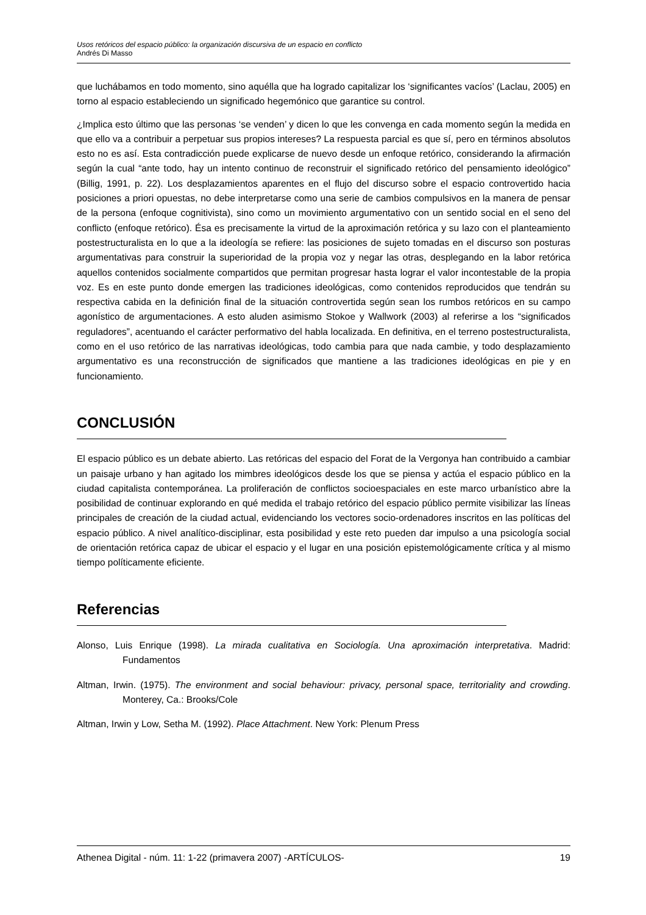Usos retóricos del espacio público: la organización discursiva de un espacio en conflicto
Andrés Di Masso
que luchábamos en todo momento, sino aquélla que ha logrado capitalizar los ‘significantes vacíos’ (Laclau, 2005) en torno al espacio estableciendo un significado hegemónico que garantice su control.
¿Implica esto último que las personas ‘se venden’ y dicen lo que les convenga en cada momento según la medida en que ello va a contribuir a perpetuar sus propios intereses? La respuesta parcial es que sí, pero en términos absolutos esto no es así. Esta contradicción puede explicarse de nuevo desde un enfoque retórico, considerando la afirmación según la cual “ante todo, hay un intento continuo de reconstruir el significado retórico del pensamiento ideológico” (Billig, 1991, p. 22). Los desplazamientos aparentes en el flujo del discurso sobre el espacio controvertido hacia posiciones a priori opuestas, no debe interpretarse como una serie de cambios compulsivos en la manera de pensar de la persona (enfoque cognitivista), sino como un movimiento argumentativo con un sentido social en el seno del conflicto (enfoque retórico). Ésa es precisamente la virtud de la aproximación retórica y su lazo con el planteamiento postestructuralista en lo que a la ideología se refiere: las posiciones de sujeto tomadas en el discurso son posturas argumentativas para construir la superioridad de la propia voz y negar las otras, desplegando en la labor retórica aquellos contenidos socialmente compartidos que permitan progresar hasta lograr el valor incontestable de la propia voz. Es en este punto donde emergen las tradiciones ideológicas, como contenidos reproducidos que tendrán su respectiva cabida en la definición final de la situación controvertida según sean los rumbos retóricos en su campo agonístico de argumentaciones. A esto aluden asimismo Stokoe y Wallwork (2003) al referirse a los “significados reguladores”, acentuando el carácter performativo del habla localizada. En definitiva, en el terreno postestructuralista, como en el uso retórico de las narrativas ideológicas, todo cambia para que nada cambie, y todo desplazamiento argumentativo es una reconstrucción de significados que mantiene a las tradiciones ideológicas en pie y en funcionamiento.
CONCLUSIÓN
El espacio público es un debate abierto. Las retóricas del espacio del Forat de la Vergonya han contribuido a cambiar un paisaje urbano y han agitado los mimbres ideológicos desde los que se piensa y actúa el espacio público en la ciudad capitalista contemporánea. La proliferación de conflictos socioespaciales en este marco urbanístico abre la posibilidad de continuar explorando en qué medida el trabajo retórico del espacio público permite visibilizar las líneas principales de creación de la ciudad actual, evidenciando los vectores socio-ordenadores inscritos en las políticas del espacio público. A nivel analítico-disciplinar, esta posibilidad y este reto pueden dar impulso a una psicología social de orientación retórica capaz de ubicar el espacio y el lugar en una posición epistemológicamente crítica y al mismo tiempo políticamente eficiente.
Referencias
Alonso, Luis Enrique (1998). La mirada cualitativa en Sociología. Una aproximación interpretativa. Madrid: Fundamentos
Altman, Irwin. (1975). The environment and social behaviour: privacy, personal space, territoriality and crowding. Monterey, Ca.: Brooks/Cole
Altman, Irwin y Low, Setha M. (1992). Place Attachment. New York: Plenum Press
Athenea Digital - núm. 11: 1-22 (primavera 2007) -ARTÍCULOS- 19